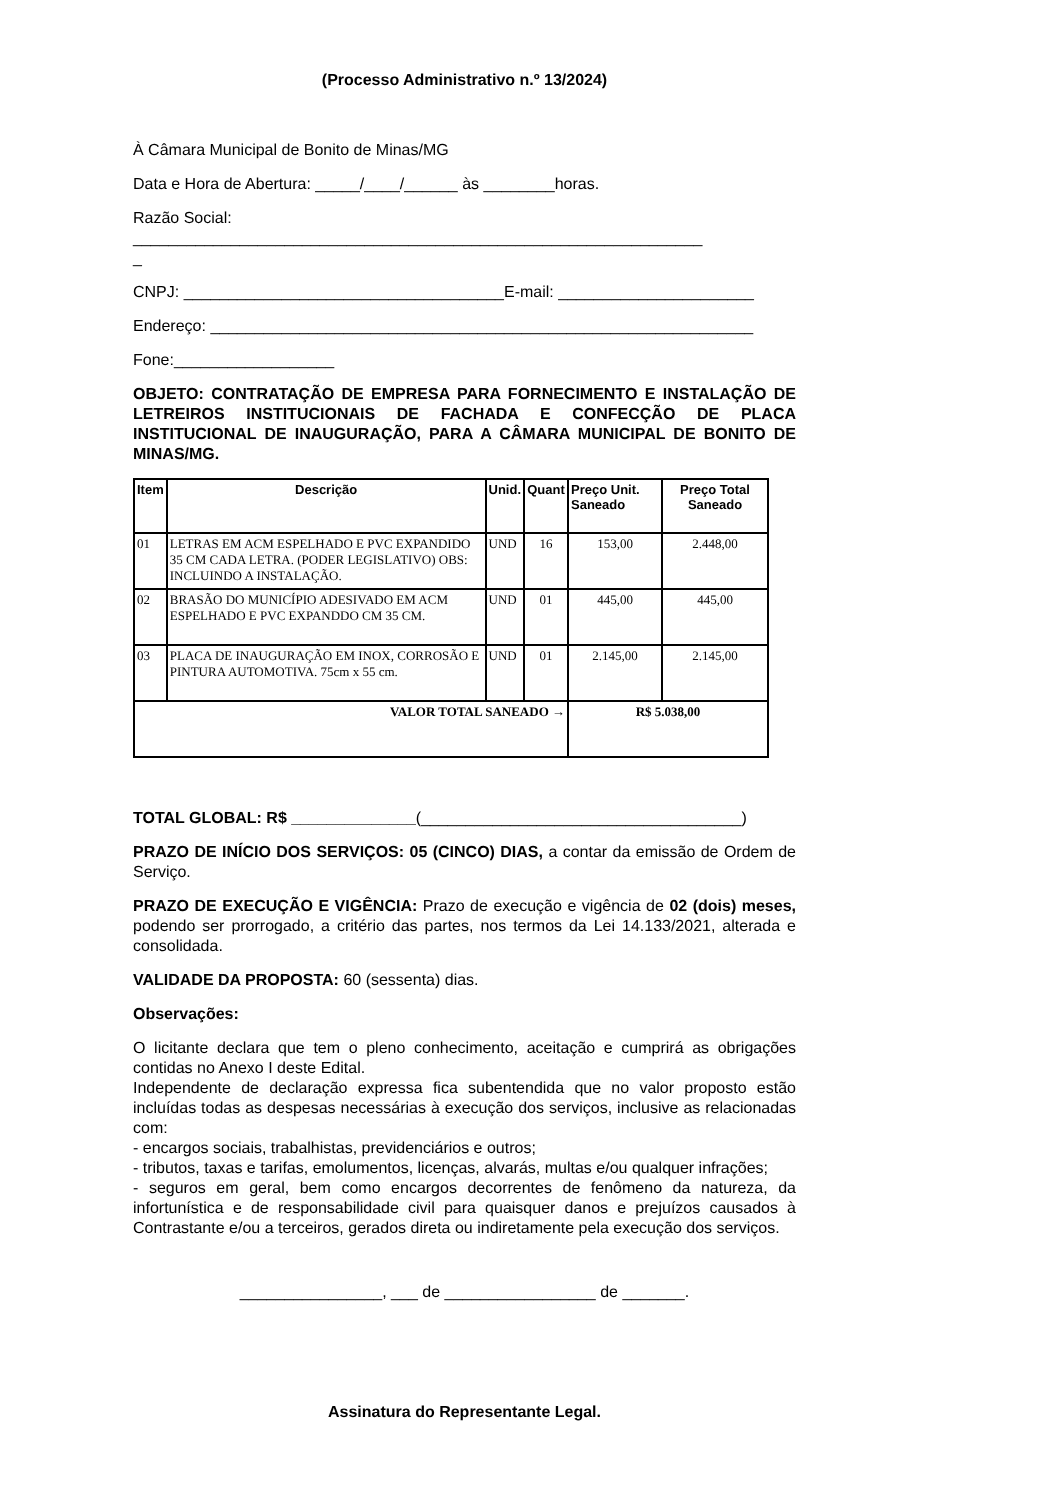(Processo Administrativo n.º 13/2024)
À Câmara Municipal de Bonito de Minas/MG
Data e Hora de Abertura: _____/____/______ às ________horas.
Razão Social:
________________________________________________________________
_
CNPJ: ____________________________________E-mail: ______________________
Endereço: _____________________________________________________________
Fone:__________________
OBJETO: CONTRATAÇÃO DE EMPRESA PARA FORNECIMENTO E INSTALAÇÃO DE LETREIROS INSTITUCIONAIS DE FACHADA E CONFECÇÃO DE PLACA INSTITUCIONAL DE INAUGURAÇÃO, PARA A CÂMARA MUNICIPAL DE BONITO DE MINAS/MG.
| Item | Descrição | Unid. | Quant | Preço Unit. Saneado | Preço Total Saneado |
| --- | --- | --- | --- | --- | --- |
| 01 | LETRAS EM ACM ESPELHADO E PVC EXPANDIDO 35 CM CADA LETRA. (PODER LEGISLATIVO) OBS: INCLUINDO A INSTALAÇÃO. | UND | 16 | 153,00 | 2.448,00 |
| 02 | BRASÃO DO MUNICÍPIO ADESIVADO EM ACM ESPELHADO E PVC EXPANDDO CM 35 CM. | UND | 01 | 445,00 | 445,00 |
| 03 | PLACA DE INAUGURAÇÃO EM INOX, CORROSÃO E PINTURA AUTOMOTIVA. 75cm x 55 cm. | UND | 01 | 2.145,00 | 2.145,00 |
| VALOR TOTAL SANEADO → | | | | R$ 5.038,00 | |
TOTAL GLOBAL: R$ ______________(____________________________________)
PRAZO DE INÍCIO DOS SERVIÇOS: 05 (CINCO) DIAS, a contar da emissão de Ordem de Serviço.
PRAZO DE EXECUÇÃO E VIGÊNCIA: Prazo de execução e vigência de 02 (dois) meses, podendo ser prorrogado, a critério das partes, nos termos da Lei 14.133/2021, alterada e consolidada.
VALIDADE DA PROPOSTA: 60 (sessenta) dias.
Observações:
O licitante declara que tem o pleno conhecimento, aceitação e cumprirá as obrigações contidas no Anexo I deste Edital.
Independente de declaração expressa fica subentendida que no valor proposto estão incluídas todas as despesas necessárias à execução dos serviços, inclusive as relacionadas com:
- encargos sociais, trabalhistas, previdenciários e outros;
- tributos, taxas e tarifas, emolumentos, licenças, alvarás, multas e/ou qualquer infrações;
- seguros em geral, bem como encargos decorrentes de fenômeno da natureza, da infortunística e de responsabilidade civil para quaisquer danos e prejuízos causados à Contrastante e/ou a terceiros, gerados direta ou indiretamente pela execução dos serviços.
________________, ___ de _________________ de _______.
Assinatura do Representante Legal.